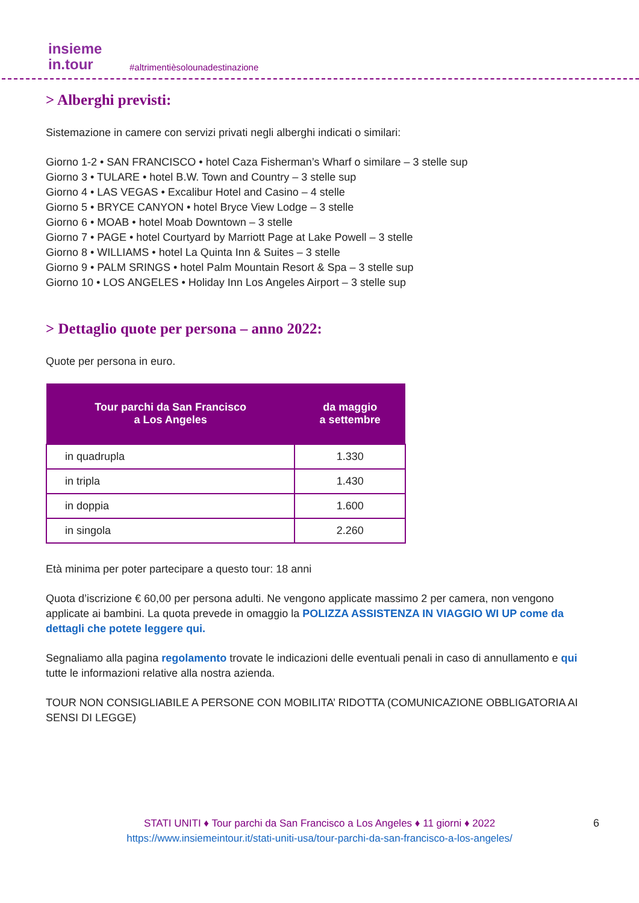insieme
in.tour
#altrimentièsolounadestinazione
> Alberghi previsti:
Sistemazione in camere con servizi privati negli alberghi indicati o similari:
Giorno 1-2 • SAN FRANCISCO • hotel Caza Fisherman’s Wharf o similare – 3 stelle sup
Giorno 3 • TULARE • hotel B.W. Town and Country – 3 stelle sup
Giorno 4 • LAS VEGAS • Excalibur Hotel and Casino – 4 stelle
Giorno 5 • BRYCE CANYON • hotel Bryce View Lodge – 3 stelle
Giorno 6 • MOAB • hotel Moab Downtown – 3 stelle
Giorno 7 • PAGE • hotel Courtyard by Marriott Page at Lake Powell – 3 stelle
Giorno 8 • WILLIAMS • hotel La Quinta Inn & Suites – 3 stelle
Giorno 9 • PALM SRINGS • hotel Palm Mountain Resort & Spa – 3 stelle sup
Giorno 10 • LOS ANGELES • Holiday Inn Los Angeles Airport – 3 stelle sup
> Dettaglio quote per persona – anno 2022:
Quote per persona in euro.
| Tour parchi da San Francisco a Los Angeles | da maggio a settembre |
| --- | --- |
| in quadrupla | 1.330 |
| in tripla | 1.430 |
| in doppia | 1.600 |
| in singola | 2.260 |
Età minima per poter partecipare a questo tour: 18 anni
Quota d’iscrizione € 60,00 per persona adulti. Ne vengono applicate massimo 2 per camera, non vengono applicate ai bambini. La quota prevede in omaggio la POLIZZA ASSISTENZA IN VIAGGIO WI UP come da dettagli che potete leggere qui.
Segnaliamo alla pagina regolamento trovate le indicazioni delle eventuali penali in caso di annullamento e qui tutte le informazioni relative alla nostra azienda.
TOUR NON CONSIGLIABILE A PERSONE CON MOBILITA’ RIDOTTA (COMUNICAZIONE OBBLIGATORIA AI SENSI DI LEGGE)
STATI UNITI ♦ Tour parchi da San Francisco a Los Angeles ♦ 11 giorni ♦ 2022
https://www.insiemeintour.it/stati-uniti-usa/tour-parchi-da-san-francisco-a-los-angeles/
6